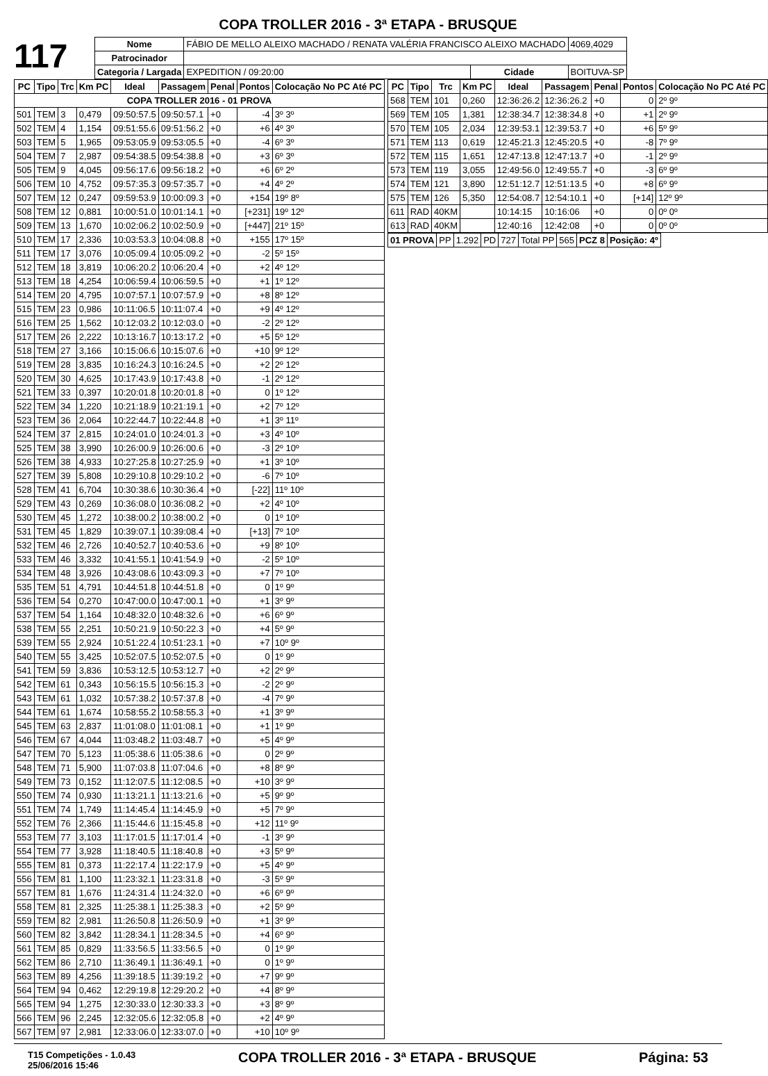COPA TROLLER 2016 - 3ª ETAPA - BRUSQUE
117
| Nome | FÁBIO DE MELLO ALEIXO MACHADO / RENATA VALÉRIA FRANCISCO ALEIXO MACHADO | | | 4069,4029 |
| Patrocinador | | | | |
| Categoria / Largada | EXPEDITION / 09:20:00 | Cidade | BOITUVA-SP | |
| PC | Tipo | Trc | Km PC | Ideal | Passagem | Penal | Pontos | Colocação No PC Até PC |
| --- | --- | --- | --- | --- | --- | --- | --- | --- |
| COPA TROLLER 2016 - 01 PROVA | | | | | | | | |
| 501 | TEM | 3 | 0,479 | 09:50:57.5 | 09:50:57.1 | +0 | -4 | 3º 3º |
| 502 | TEM | 4 | 1,154 | 09:51:55.6 | 09:51:56.2 | +0 | +6 | 4º 3º |
| 503 | TEM | 5 | 1,965 | 09:53:05.9 | 09:53:05.5 | +0 | -4 | 6º 3º |
| 504 | TEM | 7 | 2,987 | 09:54:38.5 | 09:54:38.8 | +0 | +3 | 6º 3º |
| 505 | TEM | 9 | 4,045 | 09:56:17.6 | 09:56:18.2 | +0 | +6 | 6º 2º |
| 506 | TEM | 10 | 4,752 | 09:57:35.3 | 09:57:35.7 | +0 | +4 | 4º 2º |
| 507 | TEM | 12 | 0,247 | 09:59:53.9 | 10:00:09.3 | +0 | +154 | 19º 8º |
| 508 | TEM | 12 | 0,881 | 10:00:51.0 | 10:01:14.1 | +0 | [+231] | 19º 12º |
| 509 | TEM | 13 | 1,670 | 10:02:06.2 | 10:02:50.9 | +0 | [+447] | 21º 15º |
| 510 | TEM | 17 | 2,336 | 10:03:53.3 | 10:04:08.8 | +0 | +155 | 17º 15º |
| 511 | TEM | 17 | 3,076 | 10:05:09.4 | 10:05:09.2 | +0 | -2 | 5º 15º |
| 512 | TEM | 18 | 3,819 | 10:06:20.2 | 10:06:20.4 | +0 | +2 | 4º 12º |
| 513 | TEM | 18 | 4,254 | 10:06:59.4 | 10:06:59.5 | +0 | +1 | 1º 12º |
| 514 | TEM | 20 | 4,795 | 10:07:57.1 | 10:07:57.9 | +0 | +8 | 8º 12º |
| 515 | TEM | 23 | 0,986 | 10:11:06.5 | 10:11:07.4 | +0 | +9 | 4º 12º |
| 516 | TEM | 25 | 1,562 | 10:12:03.2 | 10:12:03.0 | +0 | -2 | 2º 12º |
| 517 | TEM | 26 | 2,222 | 10:13:16.7 | 10:13:17.2 | +0 | +5 | 5º 12º |
| 518 | TEM | 27 | 3,166 | 10:15:06.6 | 10:15:07.6 | +0 | +10 | 9º 12º |
| 519 | TEM | 28 | 3,835 | 10:16:24.3 | 10:16:24.5 | +0 | +2 | 2º 12º |
| 520 | TEM | 30 | 4,625 | 10:17:43.9 | 10:17:43.8 | +0 | -1 | 2º 12º |
| 521 | TEM | 33 | 0,397 | 10:20:01.8 | 10:20:01.8 | +0 | 0 | 1º 12º |
| 522 | TEM | 34 | 1,220 | 10:21:18.9 | 10:21:19.1 | +0 | +2 | 7º 12º |
| 523 | TEM | 36 | 2,064 | 10:22:44.7 | 10:22:44.8 | +0 | +1 | 3º 11º |
| 524 | TEM | 37 | 2,815 | 10:24:01.0 | 10:24:01.3 | +0 | +3 | 4º 10º |
| 525 | TEM | 38 | 3,990 | 10:26:00.9 | 10:26:00.6 | +0 | -3 | 2º 10º |
| 526 | TEM | 38 | 4,933 | 10:27:25.8 | 10:27:25.9 | +0 | +1 | 3º 10º |
| 527 | TEM | 39 | 5,808 | 10:29:10.8 | 10:29:10.2 | +0 | -6 | 7º 10º |
| 528 | TEM | 41 | 6,704 | 10:30:38.6 | 10:30:36.4 | +0 | [-22] | 11º 10º |
| 529 | TEM | 43 | 0,269 | 10:36:08.0 | 10:36:08.2 | +0 | +2 | 4º 10º |
| 530 | TEM | 45 | 1,272 | 10:38:00.2 | 10:38:00.2 | +0 | 0 | 1º 10º |
| 531 | TEM | 45 | 1,829 | 10:39:07.1 | 10:39:08.4 | +0 | [+13] | 7º 10º |
| 532 | TEM | 46 | 2,726 | 10:40:52.7 | 10:40:53.6 | +0 | +9 | 8º 10º |
| 533 | TEM | 46 | 3,332 | 10:41:55.1 | 10:41:54.9 | +0 | -2 | 5º 10º |
| 534 | TEM | 48 | 3,926 | 10:43:08.6 | 10:43:09.3 | +0 | +7 | 7º 10º |
| 535 | TEM | 51 | 4,791 | 10:44:51.8 | 10:44:51.8 | +0 | 0 | 1º 9º |
| 536 | TEM | 54 | 0,270 | 10:47:00.0 | 10:47:00.1 | +0 | +1 | 3º 9º |
| 537 | TEM | 54 | 1,164 | 10:48:32.0 | 10:48:32.6 | +0 | +6 | 6º 9º |
| 538 | TEM | 55 | 2,251 | 10:50:21.9 | 10:50:22.3 | +0 | +4 | 5º 9º |
| 539 | TEM | 55 | 2,924 | 10:51:22.4 | 10:51:23.1 | +0 | +7 | 10º 9º |
| 540 | TEM | 55 | 3,425 | 10:52:07.5 | 10:52:07.5 | +0 | 0 | 1º 9º |
| 541 | TEM | 59 | 3,836 | 10:53:12.5 | 10:53:12.7 | +0 | +2 | 2º 9º |
| 542 | TEM | 61 | 0,343 | 10:56:15.5 | 10:56:15.3 | +0 | -2 | 2º 9º |
| 543 | TEM | 61 | 1,032 | 10:57:38.2 | 10:57:37.8 | +0 | -4 | 7º 9º |
| 544 | TEM | 61 | 1,674 | 10:58:55.2 | 10:58:55.3 | +0 | +1 | 3º 9º |
| 545 | TEM | 63 | 2,837 | 11:01:08.0 | 11:01:08.1 | +0 | +1 | 1º 9º |
| 546 | TEM | 67 | 4,044 | 11:03:48.2 | 11:03:48.7 | +0 | +5 | 4º 9º |
| 547 | TEM | 70 | 5,123 | 11:05:38.6 | 11:05:38.6 | +0 | 0 | 2º 9º |
| 548 | TEM | 71 | 5,900 | 11:07:03.8 | 11:07:04.6 | +0 | +8 | 8º 9º |
| 549 | TEM | 73 | 0,152 | 11:12:07.5 | 11:12:08.5 | +0 | +10 | 3º 9º |
| 550 | TEM | 74 | 0,930 | 11:13:21.1 | 11:13:21.6 | +0 | +5 | 9º 9º |
| 551 | TEM | 74 | 1,749 | 11:14:45.4 | 11:14:45.9 | +0 | +5 | 7º 9º |
| 552 | TEM | 76 | 2,366 | 11:15:44.6 | 11:15:45.8 | +0 | +12 | 11º 9º |
| 553 | TEM | 77 | 3,103 | 11:17:01.5 | 11:17:01.4 | +0 | -1 | 3º 9º |
| 554 | TEM | 77 | 3,928 | 11:18:40.5 | 11:18:40.8 | +0 | +3 | 5º 9º |
| 555 | TEM | 81 | 0,373 | 11:22:17.4 | 11:22:17.9 | +0 | +5 | 4º 9º |
| 556 | TEM | 81 | 1,100 | 11:23:32.1 | 11:23:31.8 | +0 | -3 | 5º 9º |
| 557 | TEM | 81 | 1,676 | 11:24:31.4 | 11:24:32.0 | +0 | +6 | 6º 9º |
| 558 | TEM | 81 | 2,325 | 11:25:38.1 | 11:25:38.3 | +0 | +2 | 5º 9º |
| 559 | TEM | 82 | 2,981 | 11:26:50.8 | 11:26:50.9 | +0 | +1 | 3º 9º |
| 560 | TEM | 82 | 3,842 | 11:28:34.1 | 11:28:34.5 | +0 | +4 | 6º 9º |
| 561 | TEM | 85 | 0,829 | 11:33:56.5 | 11:33:56.5 | +0 | 0 | 1º 9º |
| 562 | TEM | 86 | 2,710 | 11:36:49.1 | 11:36:49.1 | +0 | 0 | 1º 9º |
| 563 | TEM | 89 | 4,256 | 11:39:18.5 | 11:39:19.2 | +0 | +7 | 9º 9º |
| 564 | TEM | 94 | 0,462 | 12:29:19.8 | 12:29:20.2 | +0 | +4 | 8º 9º |
| 565 | TEM | 94 | 1,275 | 12:30:33.0 | 12:30:33.3 | +0 | +3 | 8º 9º |
| 566 | TEM | 96 | 2,245 | 12:32:05.6 | 12:32:05.8 | +0 | +2 | 4º 9º |
| 567 | TEM | 97 | 2,981 | 12:33:06.0 | 12:33:07.0 | +0 | +10 | 10º 9º |
| PC | Tipo | Trc | Km PC | Ideal | Passagem | Penal | Pontos | Colocação No PC Até PC |
| --- | --- | --- | --- | --- | --- | --- | --- | --- |
| 568 | TEM | 101 | 0,260 | 12:36:26.2 | 12:36:26.2 | +0 | 0 | 2º 9º |
| 569 | TEM | 105 | 1,381 | 12:38:34.7 | 12:38:34.8 | +0 | +1 | 2º 9º |
| 570 | TEM | 105 | 2,034 | 12:39:53.1 | 12:39:53.7 | +0 | +6 | 5º 9º |
| 571 | TEM | 113 | 0,619 | 12:45:21.3 | 12:45:20.5 | +0 | -8 | 7º 9º |
| 572 | TEM | 115 | 1,651 | 12:47:13.8 | 12:47:13.7 | +0 | -1 | 2º 9º |
| 573 | TEM | 119 | 3,055 | 12:49:56.0 | 12:49:55.7 | +0 | -3 | 6º 9º |
| 574 | TEM | 121 | 3,890 | 12:51:12.7 | 12:51:13.5 | +0 | +8 | 6º 9º |
| 575 | TEM | 126 | 5,350 | 12:54:08.7 | 12:54:10.1 | +0 | [+14] | 12º 9º |
| 611 | RAD | 40KM | | 10:14:15 | 10:16:06 | +0 | 0 | 0º 0º |
| 613 | RAD | 40KM | | 12:40:16 | 12:42:08 | +0 | 0 | 0º 0º |
| 01 PROVA | PP | 1.292 | PD | 727 | Total PP | 565 | PCZ 8 | Posição: 4º |
T15 Competições - 1.0.43
25/06/2016 15:46 COPA TROLLER 2016 - 3ª ETAPA - BRUSQUE Página: 53